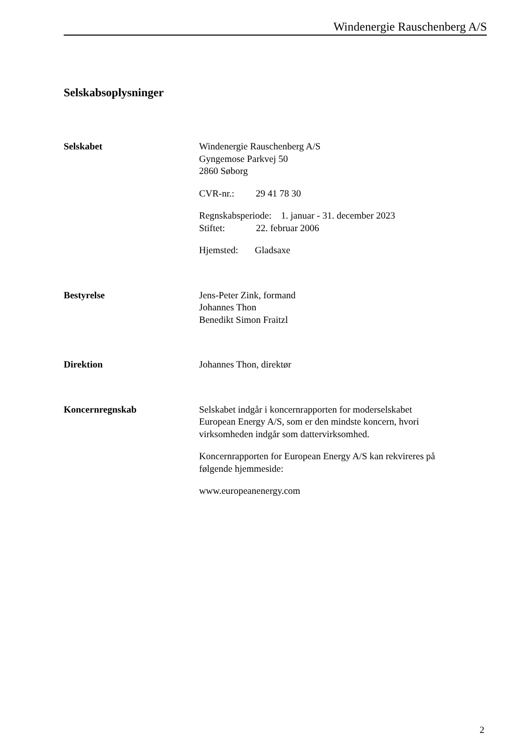Windenergie Rauschenberg A/S
Selskabsoplysninger
Selskabet Windenergie Rauschenberg A/S
Gyngemose Parkvej 50
2860 Søborg
CVR-nr.: 29 41 78 30
Regnskabsperiode: 1. januar - 31. december 2023
Stiftet: 22. februar 2006
Hjemsted: Gladsaxe
Bestyrelse Jens-Peter Zink, formand
Johannes Thon
Benedikt Simon Fraitzl
Direktion Johannes Thon, direktør
Koncernregnskab Selskabet indgår i koncernrapporten for moderselskabet
European Energy A/S, som er den mindste koncern, hvori
virksomheden indgår som dattervirksomhed.
Koncernrapporten for European Energy A/S kan rekvireres på
følgende hjemmeside:
www.europeanenergy.com
2